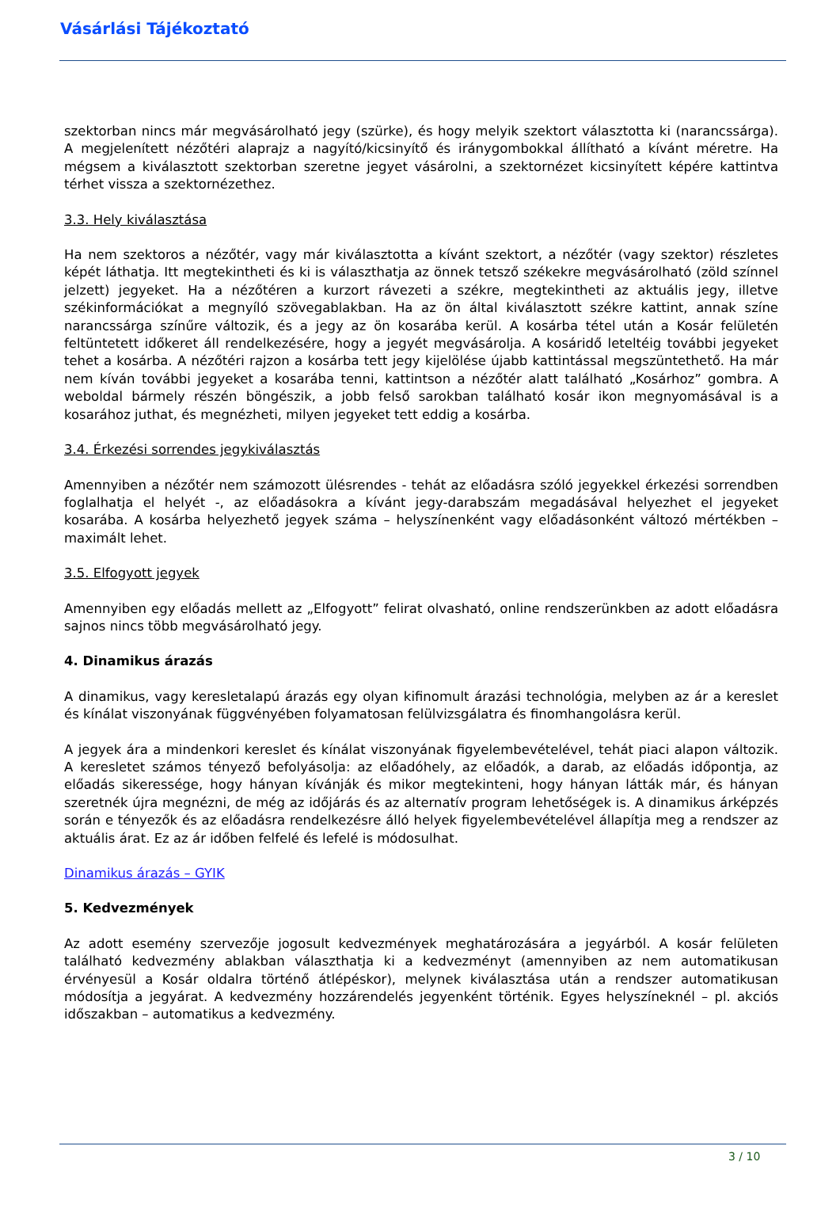Vásárlási Tájékoztató
szektorban nincs már megvásárolható jegy (szürke), és hogy melyik szektort választotta ki (narancssárga). A megjelenített nézőtéri alaprajz a nagyító/kicsinyítő és iránygombokkal állítható a kívánt méretre. Ha mégsem a kiválasztott szektorban szeretne jegyet vásárolni, a szektornézet kicsinyített képére kattintva térhet vissza a szektornézethez.
3.3. Hely kiválasztása
Ha nem szektoros a nézőtér, vagy már kiválasztotta a kívánt szektort, a nézőtér (vagy szektor) részletes képét láthatja. Itt megtekintheti és ki is választhatja az önnek tetsző székekre megvásárolható (zöld színnel jelzett) jegyeket. Ha a nézőtéren a kurzort rávezeti a székre, megtekintheti az aktuális jegy, illetve székinformációkat a megnyíló szövegablakban. Ha az ön által kiválasztott székre kattint, annak színe narancssárga színűre változik, és a jegy az ön kosarába kerül. A kosárba tétel után a Kosár felületén feltüntetett időkeret áll rendelkezésére, hogy a jegyét megvásárolja. A kosáridő leteltéig további jegyeket tehet a kosárba. A nézőtéri rajzon a kosárba tett jegy kijelölése újabb kattintással megszüntethető. Ha már nem kíván további jegyeket a kosarába tenni, kattintson a nézőtér alatt található „Kosárhoz” gombra. A weboldal bármely részén böngészik, a jobb felső sarokban található kosár ikon megnyomásával is a kosarához juthat, és megnézheti, milyen jegyeket tett eddig a kosárba.
3.4. Érkezési sorrendes jegykiválasztás
Amennyiben a nézőtér nem számozott ülésrendes - tehát az előadásra szóló jegyekkel érkezési sorrendben foglalhatja el helyét -, az előadásokra a kívánt jegy-darabszám megadásával helyezhet el jegyeket kosarába. A kosárba helyezhető jegyek száma – helyszínenként vagy előadásonként változó mértékben – maximált lehet.
3.5. Elfogyott jegyek
Amennyiben egy előadás mellett az „Elfogyott” felirat olvasható, online rendszerünkben az adott előadásra sajnos nincs több megvásárolható jegy.
4. Dinamikus árazás
A dinamikus, vagy keresletalapú árazás egy olyan kifinomult árazási technológia, melyben az ár a kereslet és kínálat viszonyának függvényében folyamatosan felülvizsgálatra és finomhangolásra kerül.
A jegyek ára a mindenkori kereslet és kínálat viszonyának figyelembevételével, tehát piaci alapon változik. A keresletet számos tényező befolyásolja: az előadóhely, az előadók, a darab, az előadás időpontja, az előadás sikeressége, hogy hányan kívánják és mikor megtekinteni, hogy hányan látták már, és hányan szeretnék újra megnézni, de még az időjárás és az alternatív program lehetőségek is. A dinamikus árképzés során e tényezők és az előadásra rendelkezésre álló helyek figyelembevételével állapítja meg a rendszer az aktuális árat. Ez az ár időben felfelé és lefelé is módosulhat.
Dinamikus árazás – GYIK
5. Kedvezmények
Az adott esemény szervezője jogosult kedvezmények meghatározására a jegyárból. A kosár felületen található kedvezmény ablakban választhatja ki a kedvezményt (amennyiben az nem automatikusan érvényesül a Kosár oldalra történő átlépéskor), melynek kiválasztása után a rendszer automatikusan módosítja a jegyárat. A kedvezmény hozzárendelés jegyenként történik. Egyes helyszíneknél – pl. akciós időszakban – automatikus a kedvezmény.
3 / 10